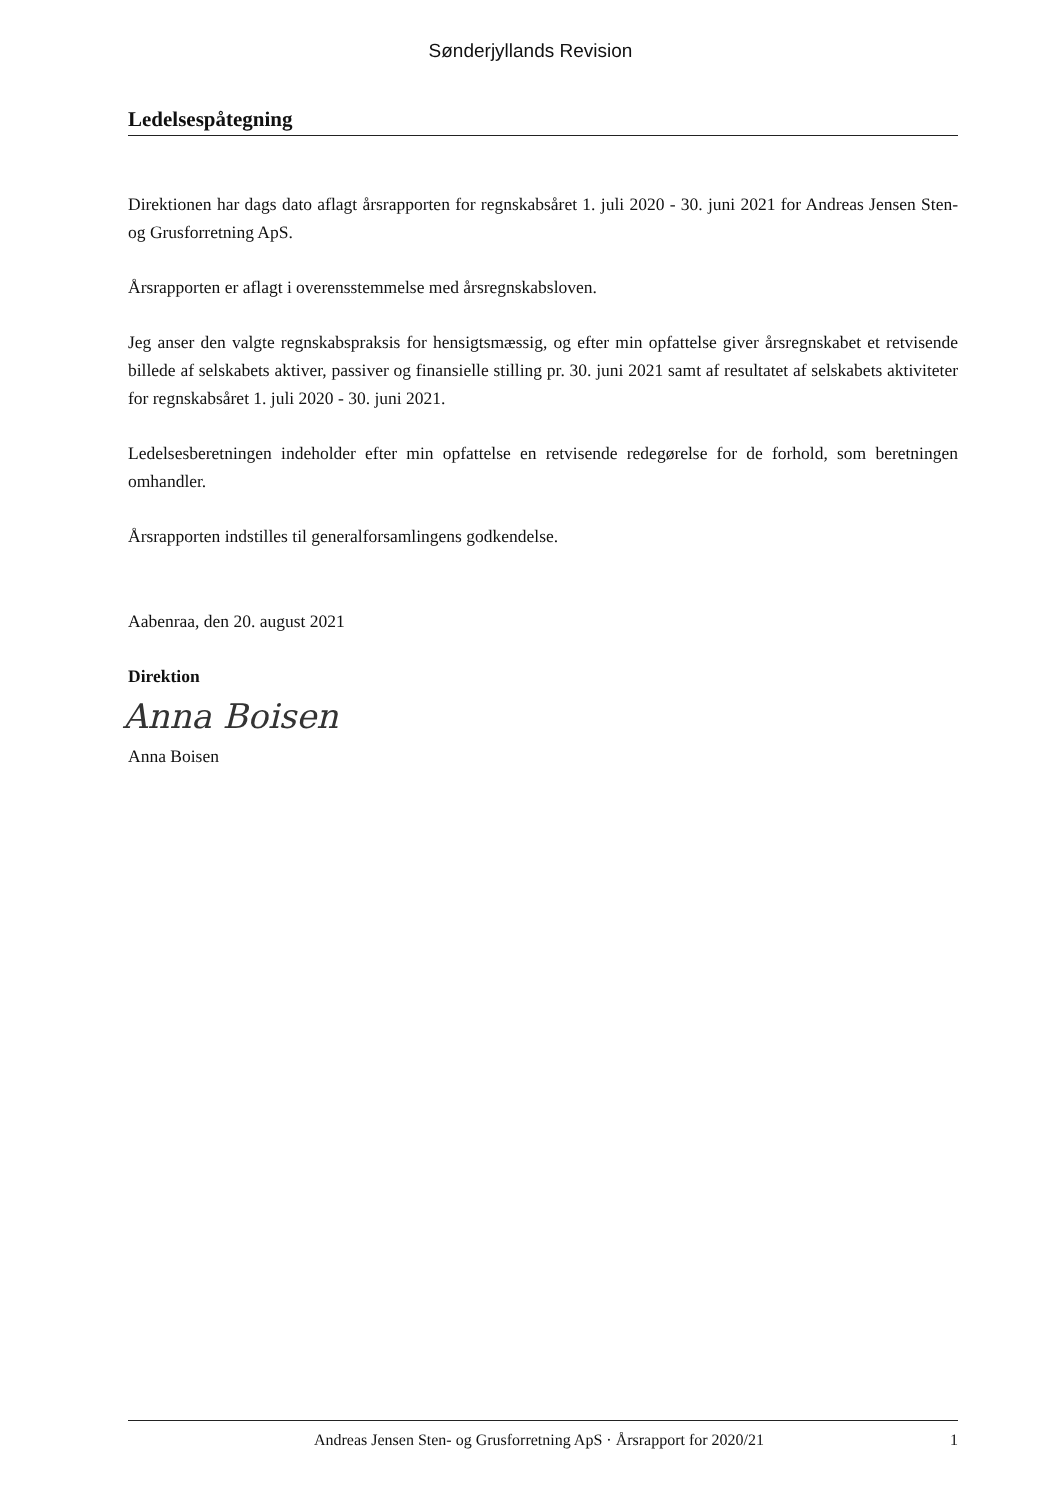Sønderjyllands Revision
Ledelsespåtegning
Direktionen har dags dato aflagt årsrapporten for regnskabsåret 1. juli 2020 - 30. juni 2021 for Andreas Jensen Sten- og Grusforretning ApS.
Årsrapporten er aflagt i overensstemmelse med årsregnskabsloven.
Jeg anser den valgte regnskabspraksis for hensigtsmæssig, og efter min opfattelse giver årsregnskabet et retvisende billede af selskabets aktiver, passiver og finansielle stilling pr. 30. juni 2021 samt af resultatet af selskabets aktiviteter for regnskabsåret 1. juli 2020 - 30. juni 2021.
Ledelsesberetningen indeholder efter min opfattelse en retvisende redegørelse for de forhold, som beretningen omhandler.
Årsrapporten indstilles til generalforsamlingens godkendelse.
Aabenraa, den 20. august 2021
Direktion
Anna Boisen
Anna Boisen
Andreas Jensen Sten- og Grusforretning ApS · Årsrapport for 2020/21 1